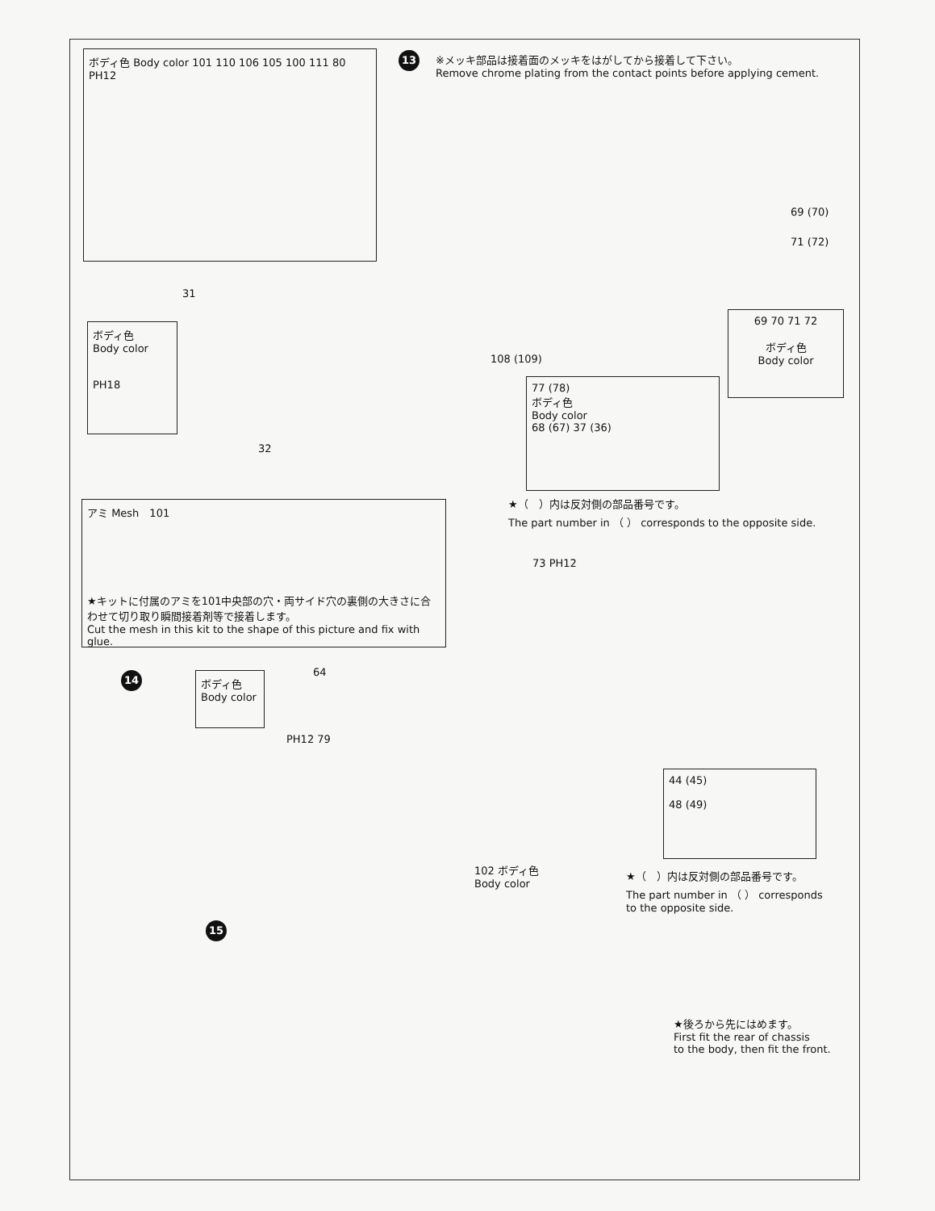13
※メッキ部品は接着面のメッキをはがしてから接着して下さい。
Remove chrome plating from the contact points before applying cement.
ボディ色 Body color 101 110 106 105 100 111 80 PH12
31
ボディ色
Body color
PH18
32
69 (70)
71 (72)
108 (109)
69 70 71 72
ボディ色
Body color
77 (78)
ボディ色
Body color
68 (67) 37 (36)
★（　）内は反対側の部品番号です。
The part number in （ ） corresponds to the opposite side.
アミ Mesh　101
★キットに付属のアミを101中央部の穴・両サイド穴の裏側の大きさに合わせて切り取り瞬間接着剤等で接着します。
Cut the mesh in this kit to the shape of this picture and fix with glue.
73 PH12
14
ボディ色
Body color
64
PH12 79
44 (45)
48 (49)
102 ボディ色
Body color
★（　）内は反対側の部品番号です。
The part number in （ ） corresponds
to the opposite side.
15
★後ろから先にはめます。
First fit the rear of chassis
to the body, then fit the front.